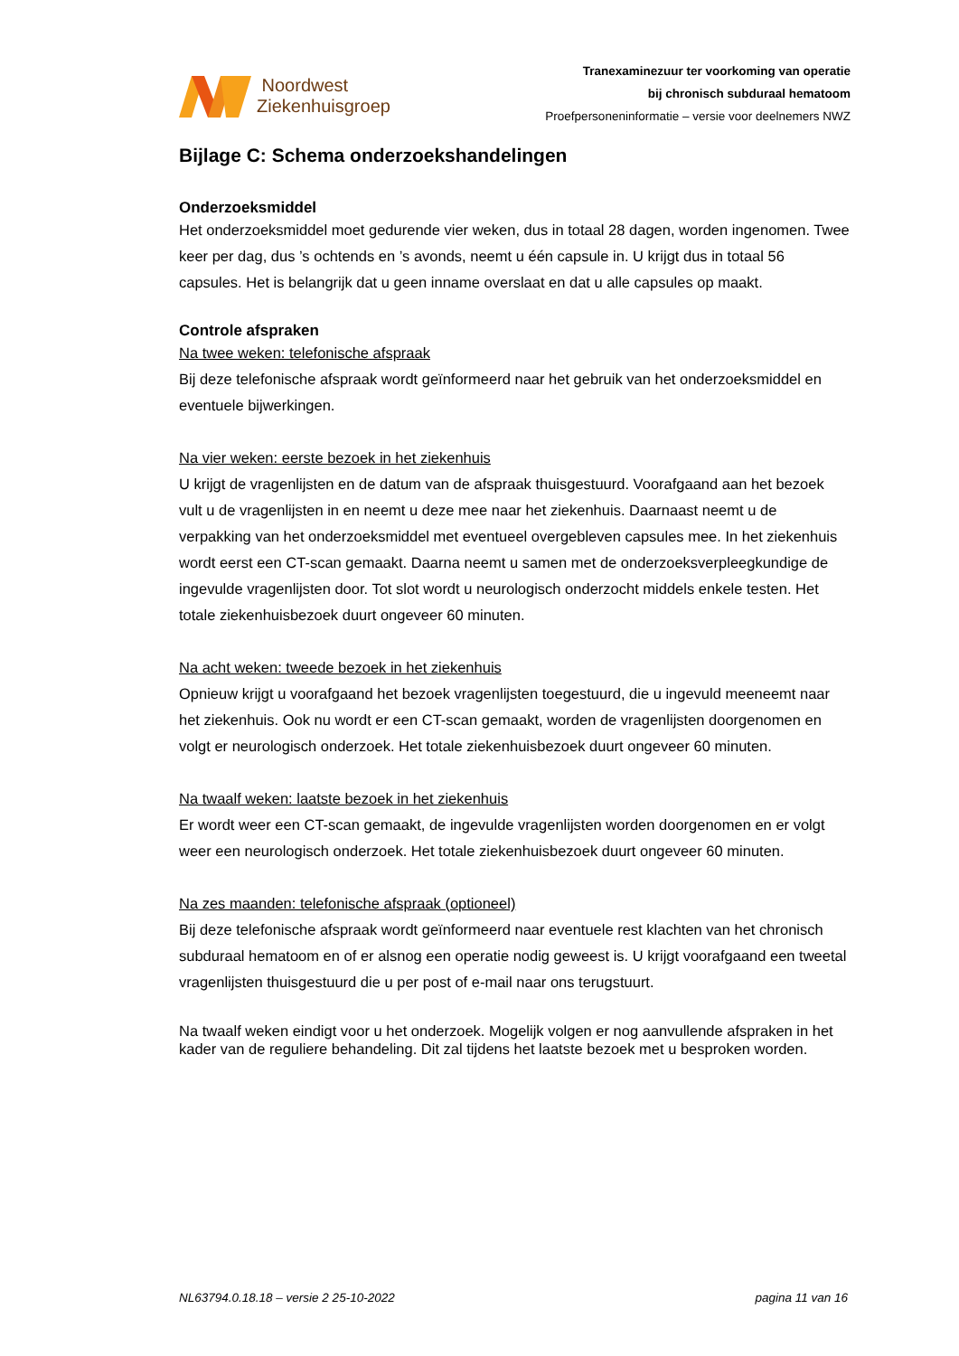Noordwest
Ziekenhuisgroep
Tranexaminezuur ter voorkoming van operatie
bij chronisch subduraal hematoom
Proefpersoneninformatie – versie voor deelnemers NWZ
Bijlage C: Schema onderzoekshandelingen
Onderzoeksmiddel
Het onderzoeksmiddel moet gedurende vier weken, dus in totaal 28 dagen, worden ingenomen. Twee keer per dag, dus ’s ochtends en ’s avonds, neemt u één capsule in. U krijgt dus in totaal 56 capsules. Het is belangrijk dat u geen inname overslaat en dat u alle capsules op maakt.
Controle afspraken
Na twee weken: telefonische afspraak
Bij deze telefonische afspraak wordt geïnformeerd naar het gebruik van het onderzoeksmiddel en eventuele bijwerkingen.
Na vier weken: eerste bezoek in het ziekenhuis
U krijgt de vragenlijsten en de datum van de afspraak thuisgestuurd. Voorafgaand aan het bezoek vult u de vragenlijsten in en neemt u deze mee naar het ziekenhuis. Daarnaast neemt u de verpakking van het onderzoeksmiddel met eventueel overgebleven capsules mee. In het ziekenhuis wordt eerst een CT-scan gemaakt. Daarna neemt u samen met de onderzoeksverpleegkundige de ingevulde vragenlijsten door. Tot slot wordt u neurologisch onderzocht middels enkele testen. Het totale ziekenhuisbezoek duurt ongeveer 60 minuten.
Na acht weken: tweede bezoek in het ziekenhuis
Opnieuw krijgt u voorafgaand het bezoek vragenlijsten toegestuurd, die u ingevuld meeneemt naar het ziekenhuis. Ook nu wordt er een CT-scan gemaakt, worden de vragenlijsten doorgenomen en volgt er neurologisch onderzoek. Het totale ziekenhuisbezoek duurt ongeveer 60 minuten.
Na twaalf weken: laatste bezoek in het ziekenhuis
Er wordt weer een CT-scan gemaakt, de ingevulde vragenlijsten worden doorgenomen en er volgt weer een neurologisch onderzoek. Het totale ziekenhuisbezoek duurt ongeveer 60 minuten.
Na zes maanden: telefonische afspraak (optioneel)
Bij deze telefonische afspraak wordt geïnformeerd naar eventuele rest klachten van het chronisch subduraal hematoom en of er alsnog een operatie nodig geweest is. U krijgt voorafgaand een tweetal vragenlijsten thuisgestuurd die u per post of e-mail naar ons terugstuurt.
Na twaalf weken eindigt voor u het onderzoek. Mogelijk volgen er nog aanvullende afspraken in het kader van de reguliere behandeling. Dit zal tijdens het laatste bezoek met u besproken worden.
NL63794.0.18.18 – versie 2 25-10-2022 pagina 11 van 16